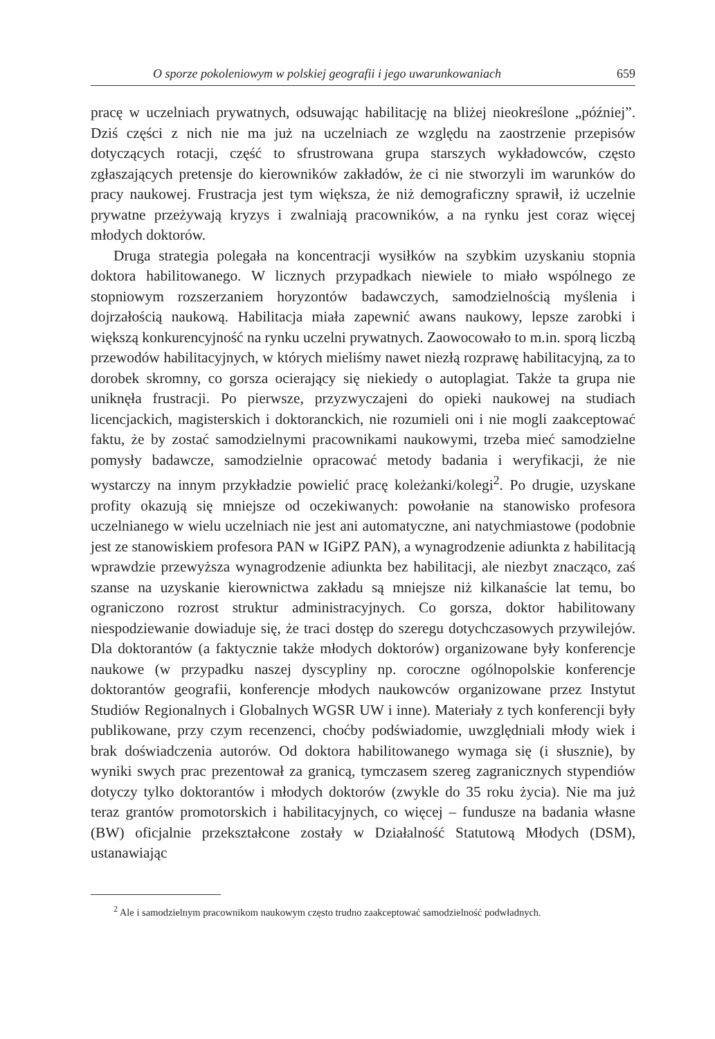O sporze pokoleniowym w polskiej geografii i jego uwarunkowaniach 659
pracę w uczelniach prywatnych, odsuwając habilitację na bliżej nieokreślone „później”. Dziś części z nich nie ma już na uczelniach ze względu na zaostrzenie przepisów dotyczących rotacji, część to sfrustrowana grupa starszych wykładowców, często zgłaszających pretensje do kierowników zakładów, że ci nie stworzyli im warunków do pracy naukowej. Frustracja jest tym większa, że niż demograficzny sprawił, iż uczelnie prywatne przeżywają kryzys i zwalniają pracowników, a na rynku jest coraz więcej młodych doktorów.
Druga strategia polegała na koncentracji wysiłków na szybkim uzyskaniu stopnia doktora habilitowanego. W licznych przypadkach niewiele to miało wspólnego ze stopniowym rozszerzaniem horyzontów badawczych, samodzielnością myślenia i dojrzałością naukową. Habilitacja miała zapewnić awans naukowy, lepsze zarobki i większą konkurencyjność na rynku uczelni prywatnych. Zaowocowało to m.in. sporą liczbą przewodów habilitacyjnych, w których mieliśmy nawet niezłą rozprawę habilitacyjną, za to dorobek skromny, co gorsza ocierający się niekiedy o autoplagiat. Także ta grupa nie uniknęła frustracji. Po pierwsze, przyzwyczajeni do opieki naukowej na studiach licencjackich, magisterskich i doktoranckich, nie rozumieli oni i nie mogli zaakceptować faktu, że by zostać samodzielnymi pracownikami naukowymi, trzeba mieć samodzielne pomysły badawcze, samodzielnie opracować metody badania i weryfikacji, że nie wystarczy na innym przykładzie powielić pracę koleżanki/kolegi<sup>2</sup>. Po drugie, uzyskane profity okazują się mniejsze od oczekiwanych: powołanie na stanowisko profesora uczelnianego w wielu uczelniach nie jest ani automatyczne, ani natychmiastowe (podobnie jest ze stanowiskiem profesora PAN w IGiPZ PAN), a wynagrodzenie adiunkta z habilitacją wprawdzie przewyższa wynagrodzenie adiunkta bez habilitacji, ale niezbyt znacząco, zaś szanse na uzyskanie kierownictwa zakładu są mniejsze niż kilkanaście lat temu, bo ograniczono rozrost struktur administracyjnych. Co gorsza, doktor habilitowany niespodziewanie dowiaduje się, że traci dostęp do szeregu dotychczasowych przywilejów. Dla doktorantów (a faktycznie także młodych doktorów) organizowane były konferencje naukowe (w przypadku naszej dyscypliny np. coroczne ogólnopolskie konferencje doktorantów geografii, konferencje młodych naukowców organizowane przez Instytut Studiów Regionalnych i Globalnych WGSR UW i inne). Materiały z tych konferencji były publikowane, przy czym recenzenci, choćby podświadomie, uwzględniali młody wiek i brak doświadczenia autorów. Od doktora habilitowanego wymaga się (i słusznie), by wyniki swych prac prezentował za granicą, tymczasem szereg zagranicznych stypendiów dotyczy tylko doktorantów i młodych doktorów (zwykle do 35 roku życia). Nie ma już teraz grantów promotorskich i habilitacyjnych, co więcej – fundusze na badania własne (BW) oficjalnie przekształcone zostały w Działalność Statutową Młodych (DSM), ustanawiając
<sup>2</sup> Ale i samodzielnym pracownikom naukowym często trudno zaakceptować samodzielność podwładnych.